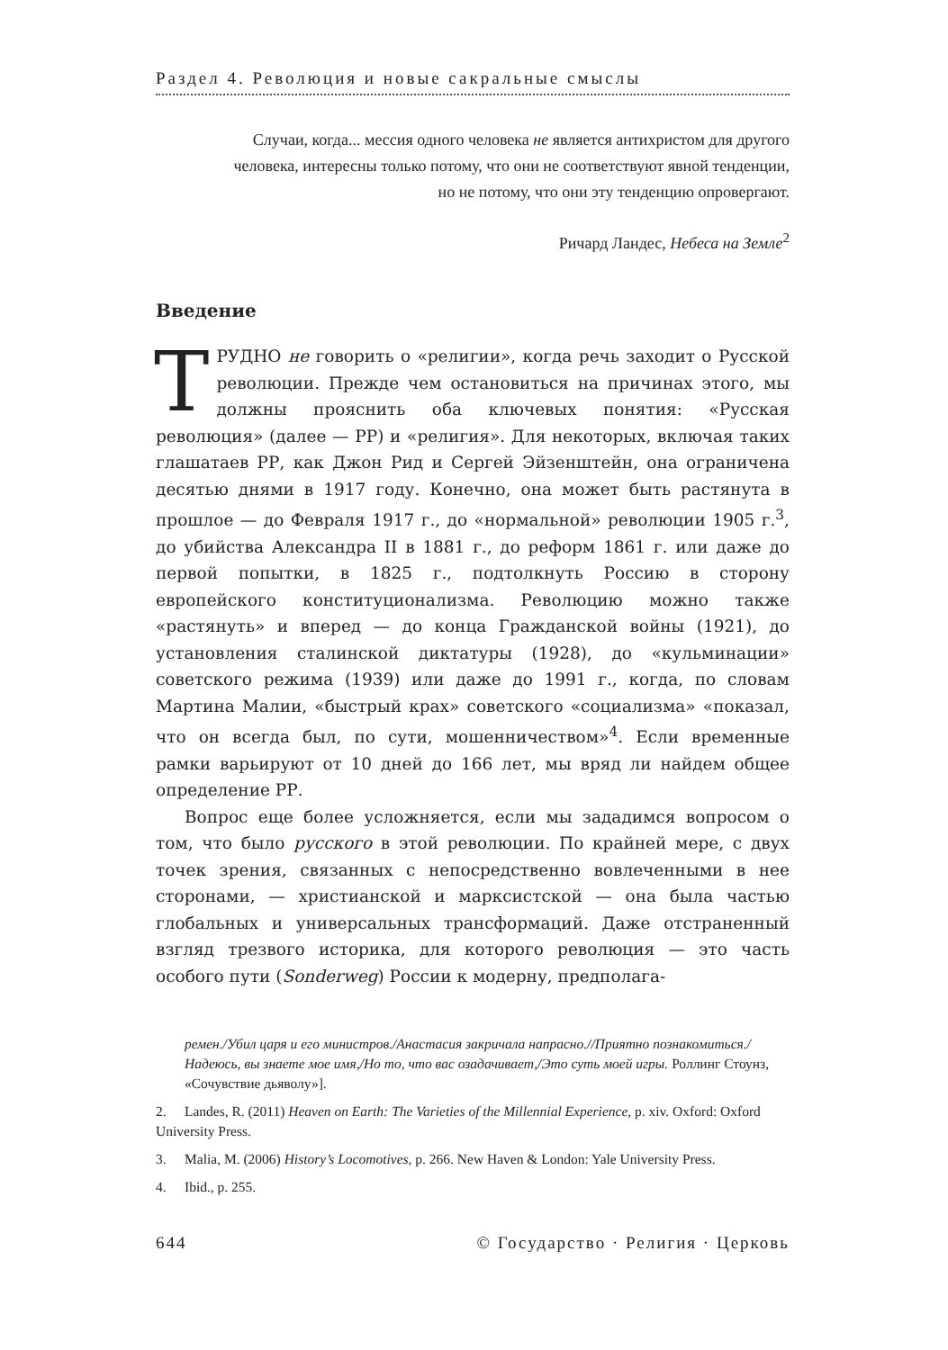Раздел 4. Революция и новые сакральные смыслы
Случаи, когда... мессия одного человека не является антихристом для другого человека, интересны только потому, что они не соответствуют явной тенденции, но не потому, что они эту тенденцию опровергают.
Ричард Ландес, Небеса на Земле<sup>2</sup>
Введение
ТРУДНО не говорить о «религии», когда речь заходит о Русской революции. Прежде чем остановиться на причинах этого, мы должны прояснить оба ключевых понятия: «Русская революция» (далее — РР) и «религия». Для некоторых, включая таких глашатаев РР, как Джон Рид и Сергей Эйзенштейн, она ограничена десятью днями в 1917 году. Конечно, она может быть растянута в прошлое — до Февраля 1917 г., до «нормальной» революции 1905 г.<sup>3</sup>, до убийства Александра II в 1881 г., до реформ 1861 г. или даже до первой попытки, в 1825 г., подтолкнуть Россию в сторону европейского конституционализма. Революцию можно также «растянуть» и вперед — до конца Гражданской войны (1921), до установления сталинской диктатуры (1928), до «кульминации» советского режима (1939) или даже до 1991 г., когда, по словам Мартина Малии, «быстрый крах» советского «социализма» «показал, что он всегда был, по сути, мошенничеством»<sup>4</sup>. Если временные рамки варьируют от 10 дней до 166 лет, мы вряд ли найдем общее определение РР.
Вопрос еще более усложняется, если мы зададимся вопросом о том, что было русского в этой революции. По крайней мере, с двух точек зрения, связанных с непосредственно вовлеченными в нее сторонами, — христианской и марксистской — она была частью глобальных и универсальных трансформаций. Даже отстраненный взгляд трезвого историка, для которого революция — это часть особого пути (Sonderweg) России к модерну, предполага-
ремен./Убил царя и его министров./Анастасия закричала напрасно.//Приятно познакомиться./Надеюсь, вы знаете мое имя,/Но то, что вас озадачивает,/Это суть моей игры. Роллинг Стоунз, «Сочувствие дьяволу»].
2. Landes, R. (2011) Heaven on Earth: The Varieties of the Millennial Experience, p. xiv. Oxford: Oxford University Press.
3. Malia, M. (2006) History’s Locomotives, p. 266. New Haven & London: Yale University Press.
4. Ibid., p. 255.
644 © Государство · Религия · Церковь